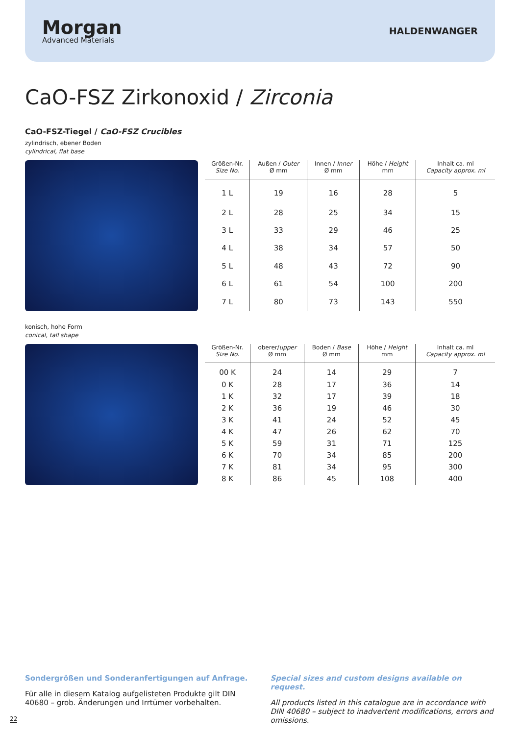Morgan
Advanced Materials
HALDENWANGER
CaO-FSZ Zirkonoxid / Zirconia
CaO-FSZ-Tiegel / CaO-FSZ Crucibles
zylindrisch, ebener Boden
cylindrical, flat base
| Größen-Nr. Size No. | Außen / Outer Ø mm | Innen / Inner Ø mm | Höhe / Height mm | Inhalt ca. ml Capacity approx. ml |
| --- | --- | --- | --- | --- |
| 1 L | 19 | 16 | 28 | 5 |
| 2 L | 28 | 25 | 34 | 15 |
| 3 L | 33 | 29 | 46 | 25 |
| 4 L | 38 | 34 | 57 | 50 |
| 5 L | 48 | 43 | 72 | 90 |
| 6 L | 61 | 54 | 100 | 200 |
| 7 L | 80 | 73 | 143 | 550 |
konisch, hohe Form
conical, tall shape
| Größen-Nr. Size No. | oberer/ upper Ø mm | Boden / Base Ø mm | Höhe / Height mm | Inhalt ca. ml Capacity approx. ml |
| --- | --- | --- | --- | --- |
| 00 K | 24 | 14 | 29 | 7 |
| 0 K | 28 | 17 | 36 | 14 |
| 1 K | 32 | 17 | 39 | 18 |
| 2 K | 36 | 19 | 46 | 30 |
| 3 K | 41 | 24 | 52 | 45 |
| 4 K | 47 | 26 | 62 | 70 |
| 5 K | 59 | 31 | 71 | 125 |
| 6 K | 70 | 34 | 85 | 200 |
| 7 K | 81 | 34 | 95 | 300 |
| 8 K | 86 | 45 | 108 | 400 |
Sondergrößen und Sonderanfertigungen auf Anfrage.
Für alle in diesem Katalog aufgelisteten Produkte gilt DIN 40680 – grob. Änderungen und Irrtümer vorbehalten.
Special sizes and custom designs available on request.
All products listed in this catalogue are in accordance with DIN 40680 – subject to inadvertent modifications, errors and omissions.
22